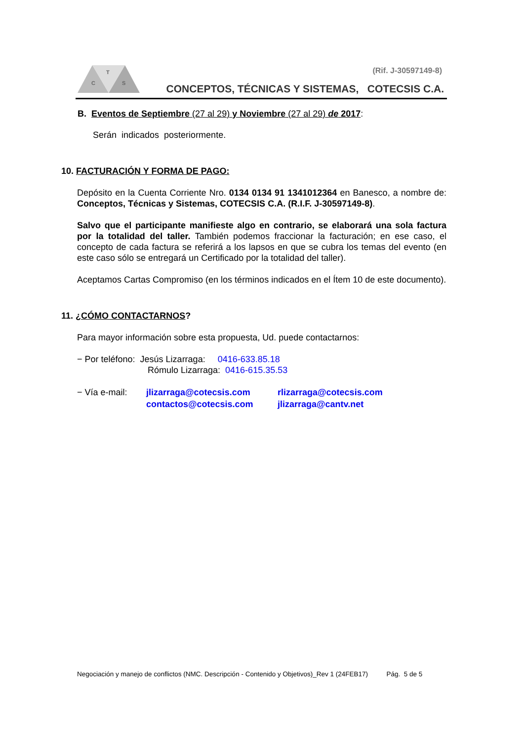T
C
S
(Rif. J-30597149-8)
CONCEPTOS, TÉCNICAS Y SISTEMAS, COTECSIS C.A.
B. Eventos de Septiembre (27 al 29) y Noviembre (27 al 29) de 2017:
Serán indicados posteriormente.
10. FACTURACIÓN Y FORMA DE PAGO:
Depósito en la Cuenta Corriente Nro. 0134 0134 91 1341012364 en Banesco, a nombre de: Conceptos, Técnicas y Sistemas, COTECSIS C.A. (R.I.F. J-30597149-8).
Salvo que el participante manifieste algo en contrario, se elaborará una sola factura por la totalidad del taller. También podemos fraccionar la facturación; en ese caso, el concepto de cada factura se referirá a los lapsos en que se cubra los temas del evento (en este caso sólo se entregará un Certificado por la totalidad del taller).
Aceptamos Cartas Compromiso (en los términos indicados en el Ítem 10 de este documento).
11. ¿CÓMO CONTACTARNOS?
Para mayor información sobre esta propuesta, Ud. puede contactarnos:
− Por teléfono: Jesús Lizarraga: 0416-633.85.18
Rómulo Lizarraga: 0416-615.35.53
− Vía e-mail:
jlizarraga@cotecsis.com
contactos@cotecsis.com
rlizarraga@cotecsis.com
jlizarraga@cantv.net
Negociación y manejo de conflictos (NMC. Descripción - Contenido y Objetivos)_Rev 1 (24FEB17) Pág. 5 de 5